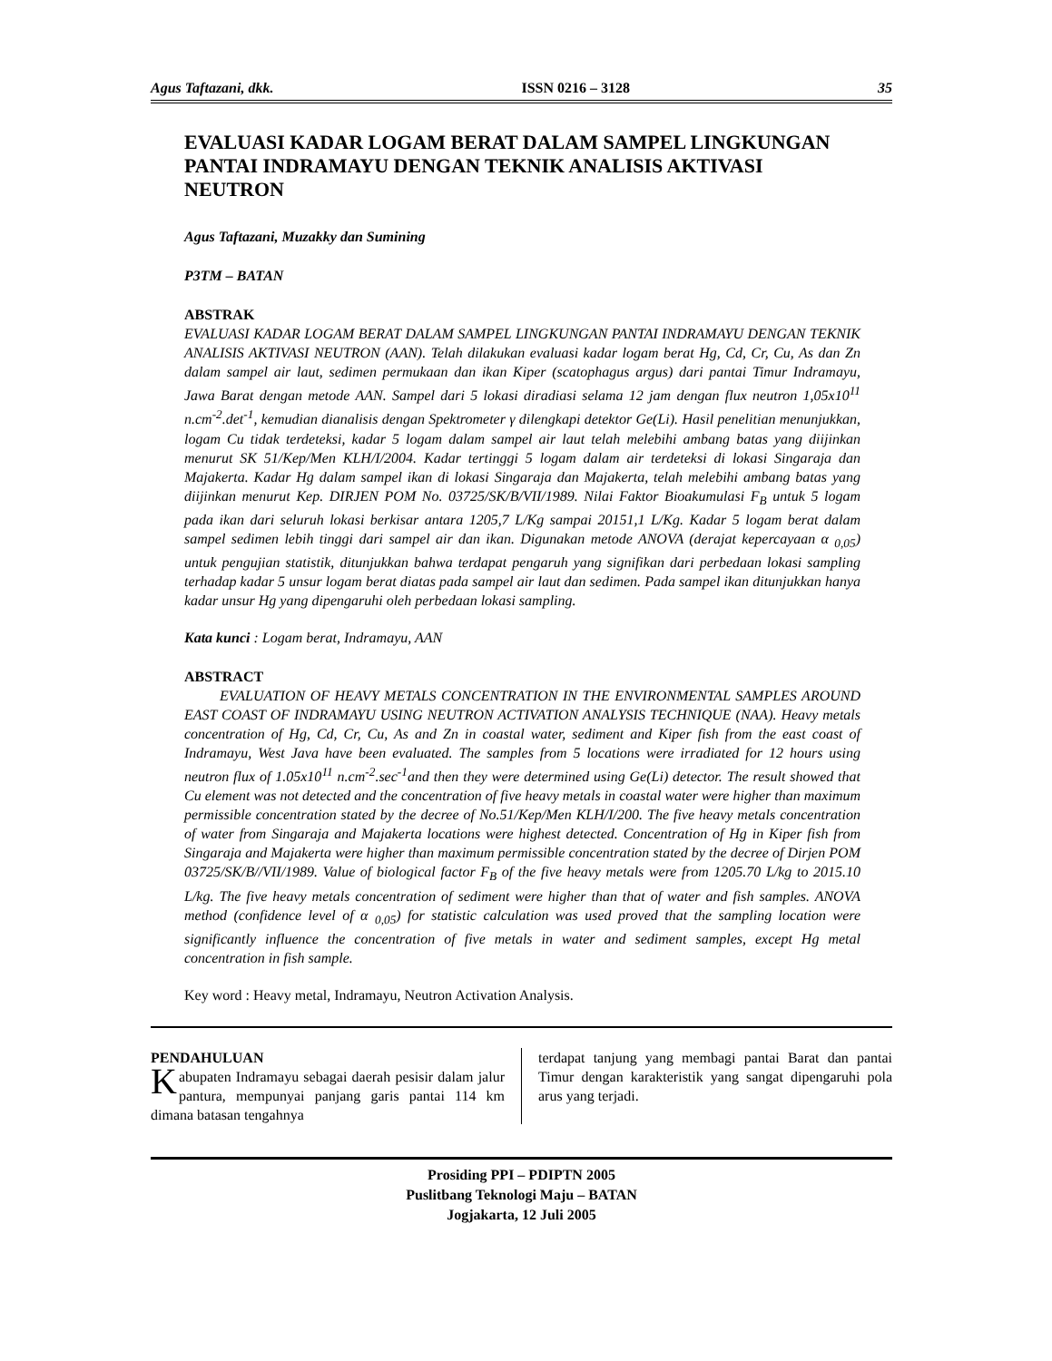Agus Taftazani, dkk. ISSN 0216 – 3128 35
EVALUASI KADAR LOGAM BERAT DALAM SAMPEL LINGKUNGAN PANTAI INDRAMAYU DENGAN TEKNIK ANALISIS AKTIVASI NEUTRON
Agus Taftazani, Muzakky dan Sumining
P3TM – BATAN
ABSTRAK
EVALUASI KADAR LOGAM BERAT DALAM SAMPEL LINGKUNGAN PANTAI INDRAMAYU DENGAN TEKNIK ANALISIS AKTIVASI NEUTRON (AAN). Telah dilakukan evaluasi kadar logam berat Hg, Cd, Cr, Cu, As dan Zn dalam sampel air laut, sedimen permukaan dan ikan Kiper (scatophagus argus) dari pantai Timur Indramayu, Jawa Barat dengan metode AAN. Sampel dari 5 lokasi diradiasi selama 12 jam dengan flux neutron 1,05x10<sup>11</sup> n.cm<sup>-2</sup>.det<sup>-1</sup>, kemudian dianalisis dengan Spektrometer γ dilengkapi detektor Ge(Li). Hasil penelitian menunjukkan, logam Cu tidak terdeteksi, kadar 5 logam dalam sampel air laut telah melebihi ambang batas yang diijinkan menurut SK 51/Kep/Men KLH/I/2004. Kadar tertinggi 5 logam dalam air terdeteksi di lokasi Singaraja dan Majakerta. Kadar Hg dalam sampel ikan di lokasi Singaraja dan Majakerta, telah melebihi ambang batas yang diijinkan menurut Kep. DIRJEN POM No. 03725/SK/B/VII/1989. Nilai Faktor Bioakumulasi F<sub>B</sub> untuk 5 logam pada ikan dari seluruh lokasi berkisar antara 1205,7 L/Kg sampai 20151,1 L/Kg. Kadar 5 logam berat dalam sampel sedimen lebih tinggi dari sampel air dan ikan. Digunakan metode ANOVA (derajat kepercayaan α <sub>0,05</sub>) untuk pengujian statistik, ditunjukkan bahwa terdapat pengaruh yang signifikan dari perbedaan lokasi sampling terhadap kadar 5 unsur logam berat diatas pada sampel air laut dan sedimen. Pada sampel ikan ditunjukkan hanya kadar unsur Hg yang dipengaruhi oleh perbedaan lokasi sampling.
Kata kunci : Logam berat, Indramayu, AAN
ABSTRACT
EVALUATION OF HEAVY METALS CONCENTRATION IN THE ENVIRONMENTAL SAMPLES AROUND EAST COAST OF INDRAMAYU USING NEUTRON ACTIVATION ANALYSIS TECHNIQUE (NAA). Heavy metals concentration of Hg, Cd, Cr, Cu, As and Zn in coastal water, sediment and Kiper fish from the east coast of Indramayu, West Java have been evaluated. The samples from 5 locations were irradiated for 12 hours using neutron flux of 1.05x10<sup>11</sup> n.cm<sup>-2</sup>.sec<sup>-1</sup>and then they were determined using Ge(Li) detector. The result showed that Cu element was not detected and the concentration of five heavy metals in coastal water were higher than maximum permissible concentration stated by the decree of No.51/Kep/Men KLH/I/200. The five heavy metals concentration of water from Singaraja and Majakerta locations were highest detected. Concentration of Hg in Kiper fish from Singaraja and Majakerta were higher than maximum permissible concentration stated by the decree of Dirjen POM 03725/SK/B//VII/1989. Value of biological factor F<sub>B</sub> of the five heavy metals were from 1205.70 L/kg to 2015.10 L/kg. The five heavy metals concentration of sediment were higher than that of water and fish samples. ANOVA method (confidence level of α <sub>0,05</sub>) for statistic calculation was used proved that the sampling location were significantly influence the concentration of five metals in water and sediment samples, except Hg metal concentration in fish sample.
Key word : Heavy metal, Indramayu, Neutron Activation Analysis.
PENDAHULUAN
Kabupaten Indramayu sebagai daerah pesisir dalam jalur pantura, mempunyai panjang garis pantai 114 km dimana batasan tengahnya
terdapat tanjung yang membagi pantai Barat dan pantai Timur dengan karakteristik yang sangat dipengaruhi pola arus yang terjadi.
Prosiding PPI – PDIPTN 2005
Puslitbang Teknologi Maju – BATAN
Jogjakarta, 12 Juli 2005